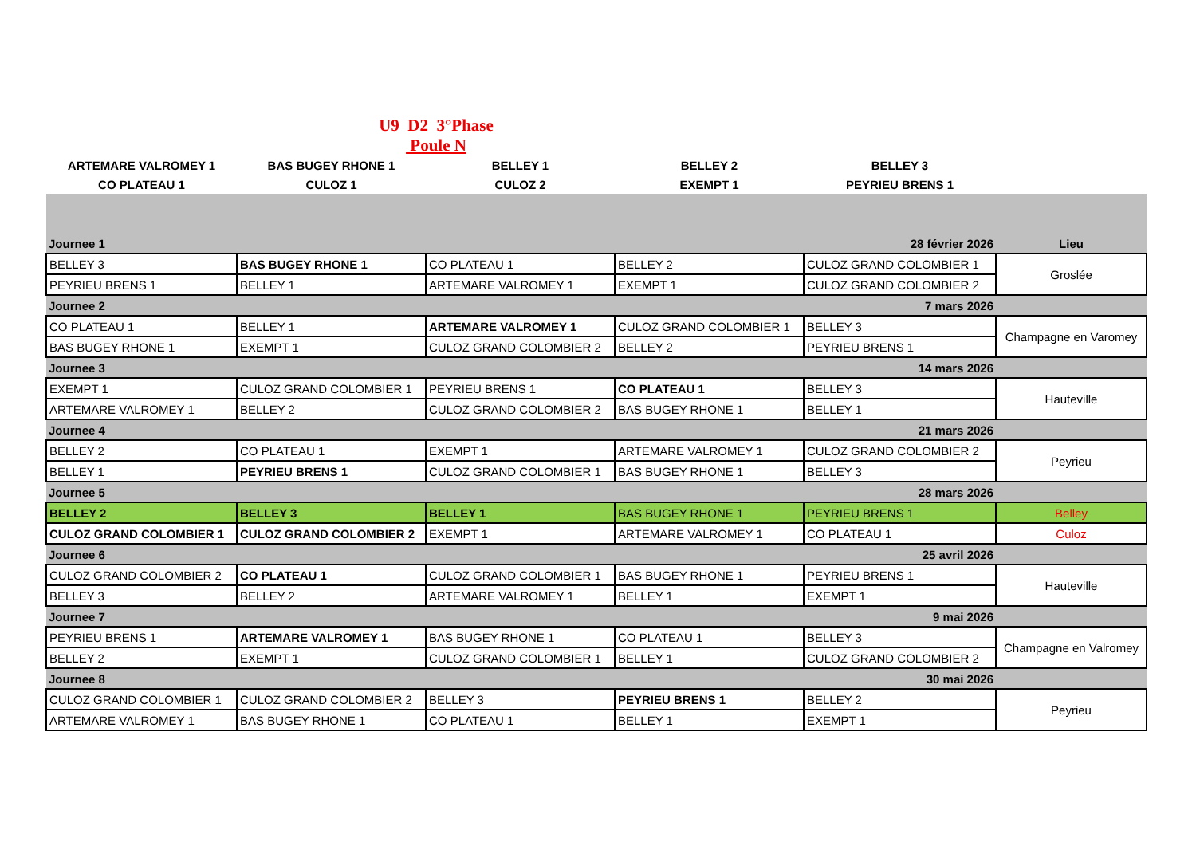U9 D2 3°Phase
Poule N
| ARTEMARE VALROMEY 1 | BAS BUGEY RHONE 1 | BELLEY 1 | BELLEY 2 | BELLEY 3 | |
| CO PLATEAU 1 | CULOZ 1 | CULOZ 2 | EXEMPT 1 | PEYRIEU BRENS 1 | |
| Journee 1 | | | | 28 février 2026 | Lieu |
| BELLEY 3 | BAS BUGEY RHONE 1 | CO PLATEAU 1 | BELLEY 2 | CULOZ GRAND COLOMBIER 1 | Groslée |
| PEYRIEU BRENS 1 | BELLEY 1 | ARTEMARE VALROMEY 1 | EXEMPT 1 | CULOZ GRAND COLOMBIER 2 | |
| Journee 2 | | | | 7 mars 2026 | |
| CO PLATEAU 1 | BELLEY 1 | ARTEMARE VALROMEY 1 | CULOZ GRAND COLOMBIER 1 | BELLEY 3 | Champagne en Varomey |
| BAS BUGEY RHONE 1 | EXEMPT 1 | CULOZ GRAND COLOMBIER 2 | BELLEY 2 | PEYRIEU BRENS 1 | |
| Journee 3 | | | | 14 mars 2026 | |
| EXEMPT 1 | CULOZ GRAND COLOMBIER 1 | PEYRIEU BRENS 1 | CO PLATEAU 1 | BELLEY 3 | Hauteville |
| ARTEMARE VALROMEY 1 | BELLEY 2 | CULOZ GRAND COLOMBIER 2 | BAS BUGEY RHONE 1 | BELLEY 1 | |
| Journee 4 | | | | 21 mars 2026 | |
| BELLEY 2 | CO PLATEAU 1 | EXEMPT 1 | ARTEMARE VALROMEY 1 | CULOZ GRAND COLOMBIER 2 | Peyrieu |
| BELLEY 1 | PEYRIEU BRENS 1 | CULOZ GRAND COLOMBIER 1 | BAS BUGEY RHONE 1 | BELLEY 3 | |
| Journee 5 | | | | 28 mars 2026 | |
| BELLEY 2 | BELLEY 3 | BELLEY 1 | BAS BUGEY RHONE 1 | PEYRIEU BRENS 1 | Belley |
| CULOZ GRAND COLOMBIER 1 | CULOZ GRAND COLOMBIER 2 | EXEMPT 1 | ARTEMARE VALROMEY 1 | CO PLATEAU 1 | Culoz |
| Journee 6 | | | | 25 avril 2026 | |
| CULOZ GRAND COLOMBIER 2 | CO PLATEAU 1 | CULOZ GRAND COLOMBIER 1 | BAS BUGEY RHONE 1 | PEYRIEU BRENS 1 | Hauteville |
| BELLEY 3 | BELLEY 2 | ARTEMARE VALROMEY 1 | BELLEY 1 | EXEMPT 1 | |
| Journee 7 | | | | 9 mai 2026 | |
| PEYRIEU BRENS 1 | ARTEMARE VALROMEY 1 | BAS BUGEY RHONE 1 | CO PLATEAU 1 | BELLEY 3 | Champagne en Valromey |
| BELLEY 2 | EXEMPT 1 | CULOZ GRAND COLOMBIER 1 | BELLEY 1 | CULOZ GRAND COLOMBIER 2 | |
| Journee 8 | | | | 30 mai 2026 | |
| CULOZ GRAND COLOMBIER 1 | CULOZ GRAND COLOMBIER 2 | BELLEY 3 | PEYRIEU BRENS 1 | BELLEY 2 | Peyrieu |
| ARTEMARE VALROMEY 1 | BAS BUGEY RHONE 1 | CO PLATEAU 1 | BELLEY 1 | EXEMPT 1 | |